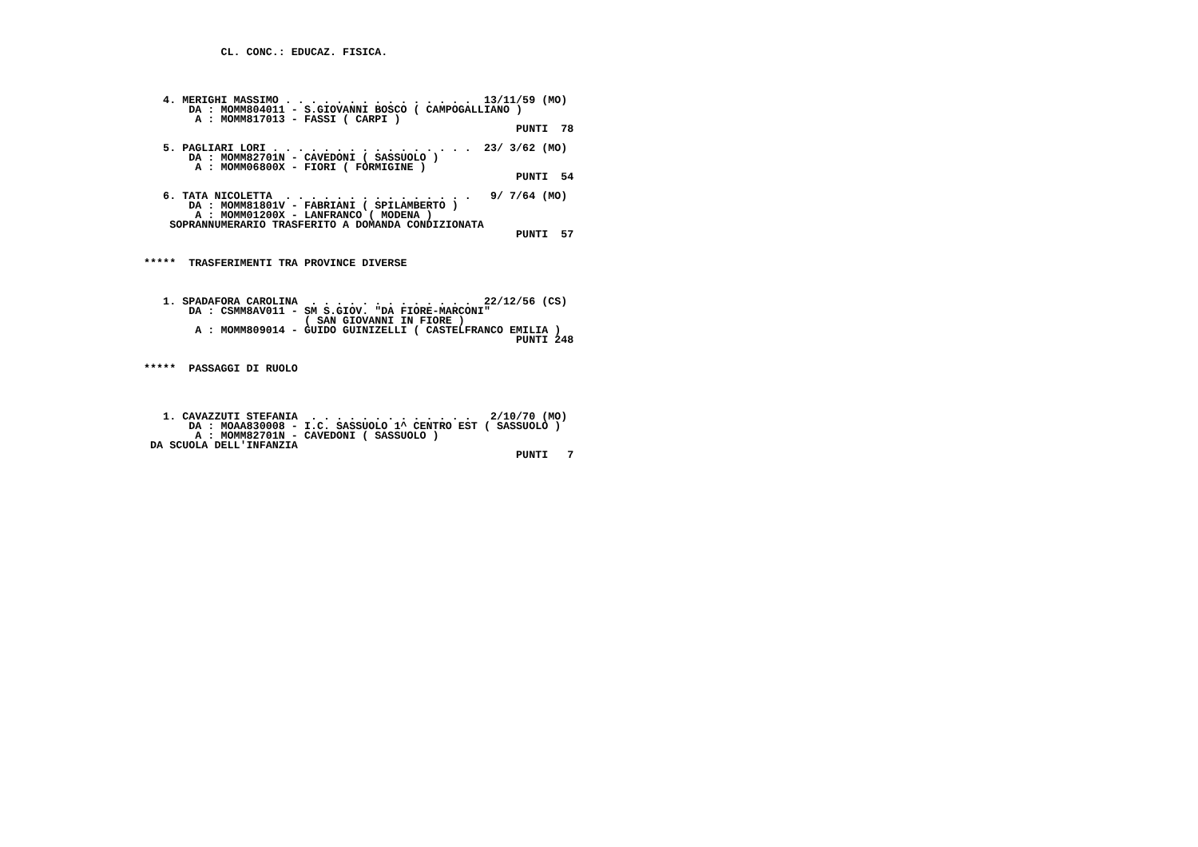CL. CONC.: EDUCAZ. FISICA.




   4. MERIGHI MASSIMO . . . . . . . . . . . . . . .  13/11/59 (MO)
       DA : MOMM804011 - S.GIOVANNI BOSCO ( CAMPOGALLIANO )
        A : MOMM817013 - FASSI ( CARPI )
                                                          PUNTI  78

   5. PAGLIARI LORI . . . . . . . . . . . . . . . .  23/ 3/62 (MO)
       DA : MOMM82701N - CAVEDONI ( SASSUOLO )
        A : MOMM06800X - FIORI ( FORMIGINE )
                                                          PUNTI  54

   6. TATA NICOLETTA  . . . . . . . . . . . . . . .   9/ 7/64 (MO)
       DA : MOMM81801V - FABRIANI ( SPILAMBERTO )
        A : MOMM01200X - LANFRANCO ( MODENA )
    SOPRANNUMERARIO TRASFERITO A DOMANDA CONDIZIONATA
                                                          PUNTI  57


*****  TRASFERIMENTI TRA PROVINCE DIVERSE



   1. SPADAFORA CAROLINA  . . . . . . . . . . . . .  22/12/56 (CS)
       DA : CSMM8AV011 - SM S.GIOV. "DA FIORE-MARCONI"
                         ( SAN GIOVANNI IN FIORE )
        A : MOMM809014 - GUIDO GUINIZELLI ( CASTELFRANCO EMILIA )
                                                          PUNTI 248


*****  PASSAGGI DI RUOLO




   1. CAVAZZUTI STEFANIA  . . . . . . . . . . . . .   2/10/70 (MO)
       DA : MOAA830008 - I.C. SASSUOLO 1^ CENTRO EST ( SASSUOLO )
        A : MOMM82701N - CAVEDONI ( SASSUOLO )
 DA SCUOLA DELL'INFANZIA
                                                          PUNTI   7